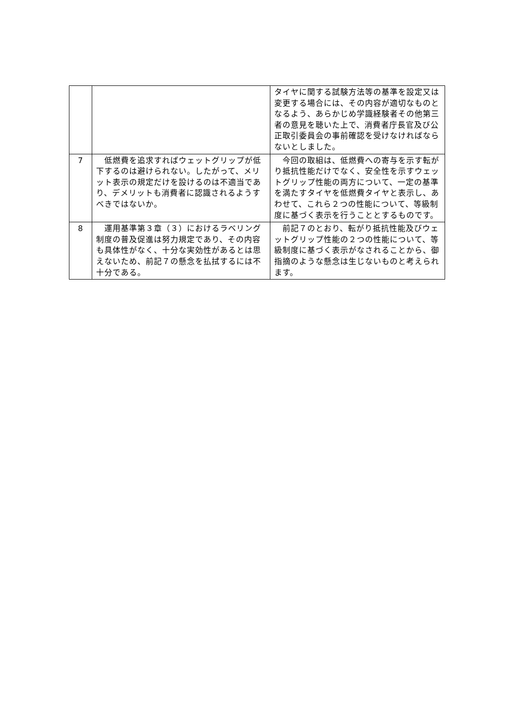| | | タイヤに関する試験方法等の基準を設定又は変更する場合には、その内容が適切なものとなるよう、あらかじめ学識経験者その他第三者の意見を聴いた上で、消費者庁長官及び公正取引委員会の事前確認を受けなければならないとしました。 |
| 7 | 低燃費を追求すればウェットグリップが低下するのは避けられない。したがって、メリット表示の規定だけを設けるのは不適当であり、デメリットも消費者に認識されるようすべきではないか。 | 今回の取組は、低燃費への寄与を示す転がり抵抗性能だけでなく、安全性を示すウェットグリップ性能の両方について、一定の基準を満たすタイヤを低燃費タイヤと表示し、あわせて、これら２つの性能について、等級制度に基づく表示を行うこととするものです。 |
| 8 | 運用基準第３章（３）におけるラベリング制度の普及促進は努力規定であり、その内容も具体性がなく、十分な実効性があるとは思えないため、前記７の懸念を払拭するには不十分である。 | 前記７のとおり、転がり抵抗性能及びウェットグリップ性能の２つの性能について、等級制度に基づく表示がなされることから、御指摘のような懸念は生じないものと考えられます。 |